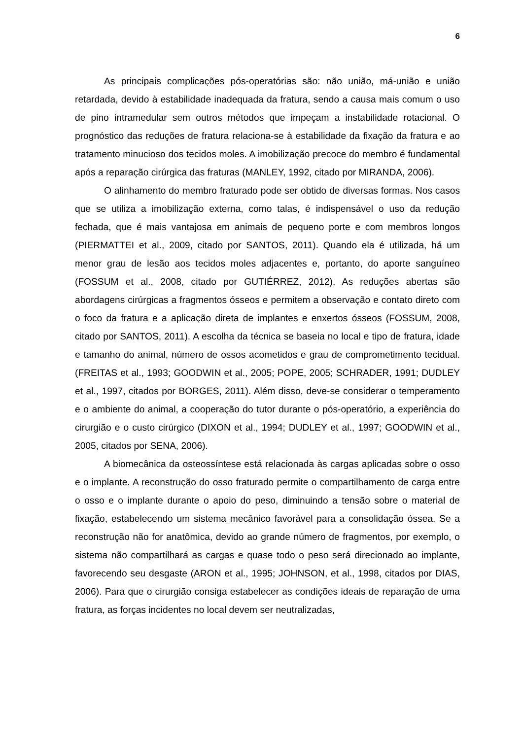6
As principais complicações pós-operatórias são: não união, má-união e união retardada, devido à estabilidade inadequada da fratura, sendo a causa mais comum o uso de pino intramedular sem outros métodos que impeçam a instabilidade rotacional. O prognóstico das reduções de fratura relaciona-se à estabilidade da fixação da fratura e ao tratamento minucioso dos tecidos moles. A imobilização precoce do membro é fundamental após a reparação cirúrgica das fraturas (MANLEY, 1992, citado por MIRANDA, 2006).
O alinhamento do membro fraturado pode ser obtido de diversas formas. Nos casos que se utiliza a imobilização externa, como talas, é indispensável o uso da redução fechada, que é mais vantajosa em animais de pequeno porte e com membros longos (PIERMATTEI et al., 2009, citado por SANTOS, 2011). Quando ela é utilizada, há um menor grau de lesão aos tecidos moles adjacentes e, portanto, do aporte sanguíneo (FOSSUM et al., 2008, citado por GUTIÉRREZ, 2012). As reduções abertas são abordagens cirúrgicas a fragmentos ósseos e permitem a observação e contato direto com o foco da fratura e a aplicação direta de implantes e enxertos ósseos (FOSSUM, 2008, citado por SANTOS, 2011). A escolha da técnica se baseia no local e tipo de fratura, idade e tamanho do animal, número de ossos acometidos e grau de comprometimento tecidual. (FREITAS et al., 1993; GOODWIN et al., 2005; POPE, 2005; SCHRADER, 1991; DUDLEY et al., 1997, citados por BORGES, 2011). Além disso, deve-se considerar o temperamento e o ambiente do animal, a cooperação do tutor durante o pós-operatório, a experiência do cirurgião e o custo cirúrgico (DIXON et al., 1994; DUDLEY et al., 1997; GOODWIN et al., 2005, citados por SENA, 2006).
A biomecânica da osteossíntese está relacionada às cargas aplicadas sobre o osso e o implante. A reconstrução do osso fraturado permite o compartilhamento de carga entre o osso e o implante durante o apoio do peso, diminuindo a tensão sobre o material de fixação, estabelecendo um sistema mecânico favorável para a consolidação óssea. Se a reconstrução não for anatômica, devido ao grande número de fragmentos, por exemplo, o sistema não compartilhará as cargas e quase todo o peso será direcionado ao implante, favorecendo seu desgaste (ARON et al., 1995; JOHNSON, et al., 1998, citados por DIAS, 2006). Para que o cirurgião consiga estabelecer as condições ideais de reparação de uma fratura, as forças incidentes no local devem ser neutralizadas,